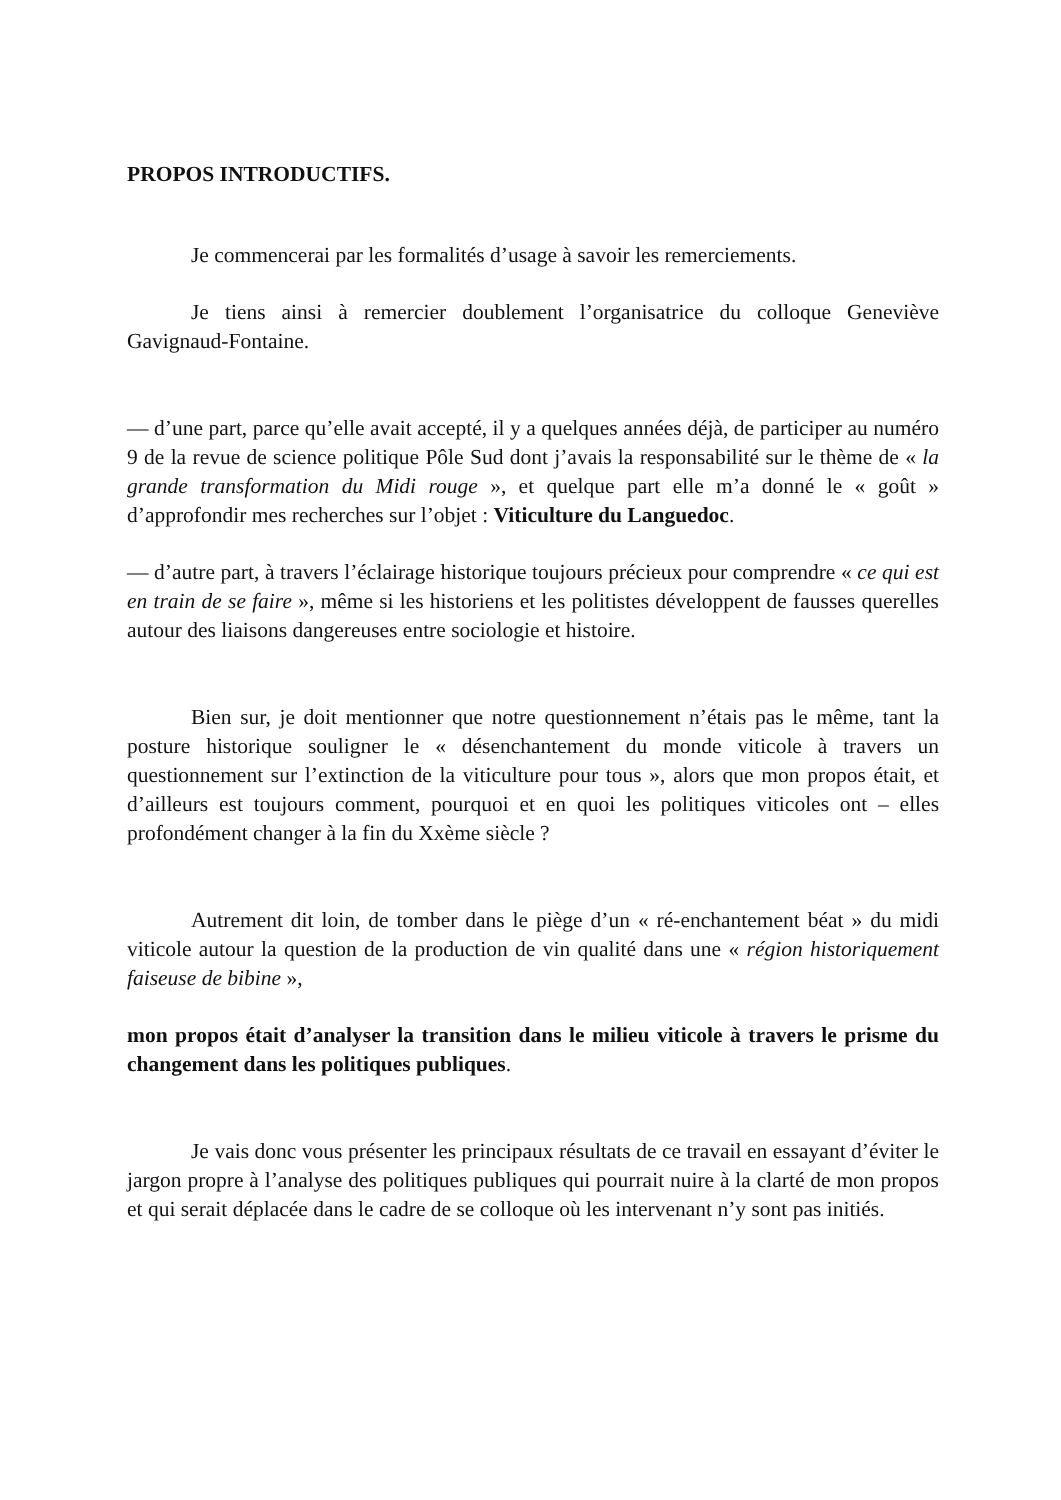PROPOS INTRODUCTIFS.
Je commencerai par les formalités d’usage à savoir les remerciements.
Je tiens ainsi à remercier doublement l’organisatrice du colloque Geneviève Gavignaud-Fontaine.
— d’une part, parce qu’elle avait accepté, il y a quelques années déjà, de participer au numéro 9 de la revue de science politique Pôle Sud dont j’avais la responsabilité sur le thème de « la grande transformation du Midi rouge », et quelque part elle m’a donné le « goût » d’approfondir mes recherches sur l’objet : Viticulture du Languedoc.
— d’autre part, à travers l’éclairage historique toujours précieux pour comprendre « ce qui est en train de se faire », même si les historiens et les politistes développent de fausses querelles autour des liaisons dangereuses entre sociologie et histoire.
Bien sur, je doit mentionner que notre questionnement n’étais pas le même, tant la posture historique souligner le « désenchantement du monde viticole à travers un questionnement sur l’extinction de la viticulture pour tous », alors que mon propos était, et d’ailleurs est toujours comment, pourquoi et en quoi les politiques viticoles ont – elles profondément changer à la fin du Xxème siècle ?
Autrement dit loin, de tomber dans le piège d’un « ré-enchantement béat » du midi viticole autour la question de la production de vin qualité dans une « région historiquement faiseuse de bibine »,
mon propos était d’analyser la transition dans le milieu viticole à travers le prisme du changement dans les politiques publiques.
Je vais donc vous présenter les principaux résultats de ce travail en essayant d’éviter le jargon propre à l’analyse des politiques publiques qui pourrait nuire à la clarté de mon propos et qui serait déplacée dans le cadre de se colloque où les intervenant n’y sont pas initiés.